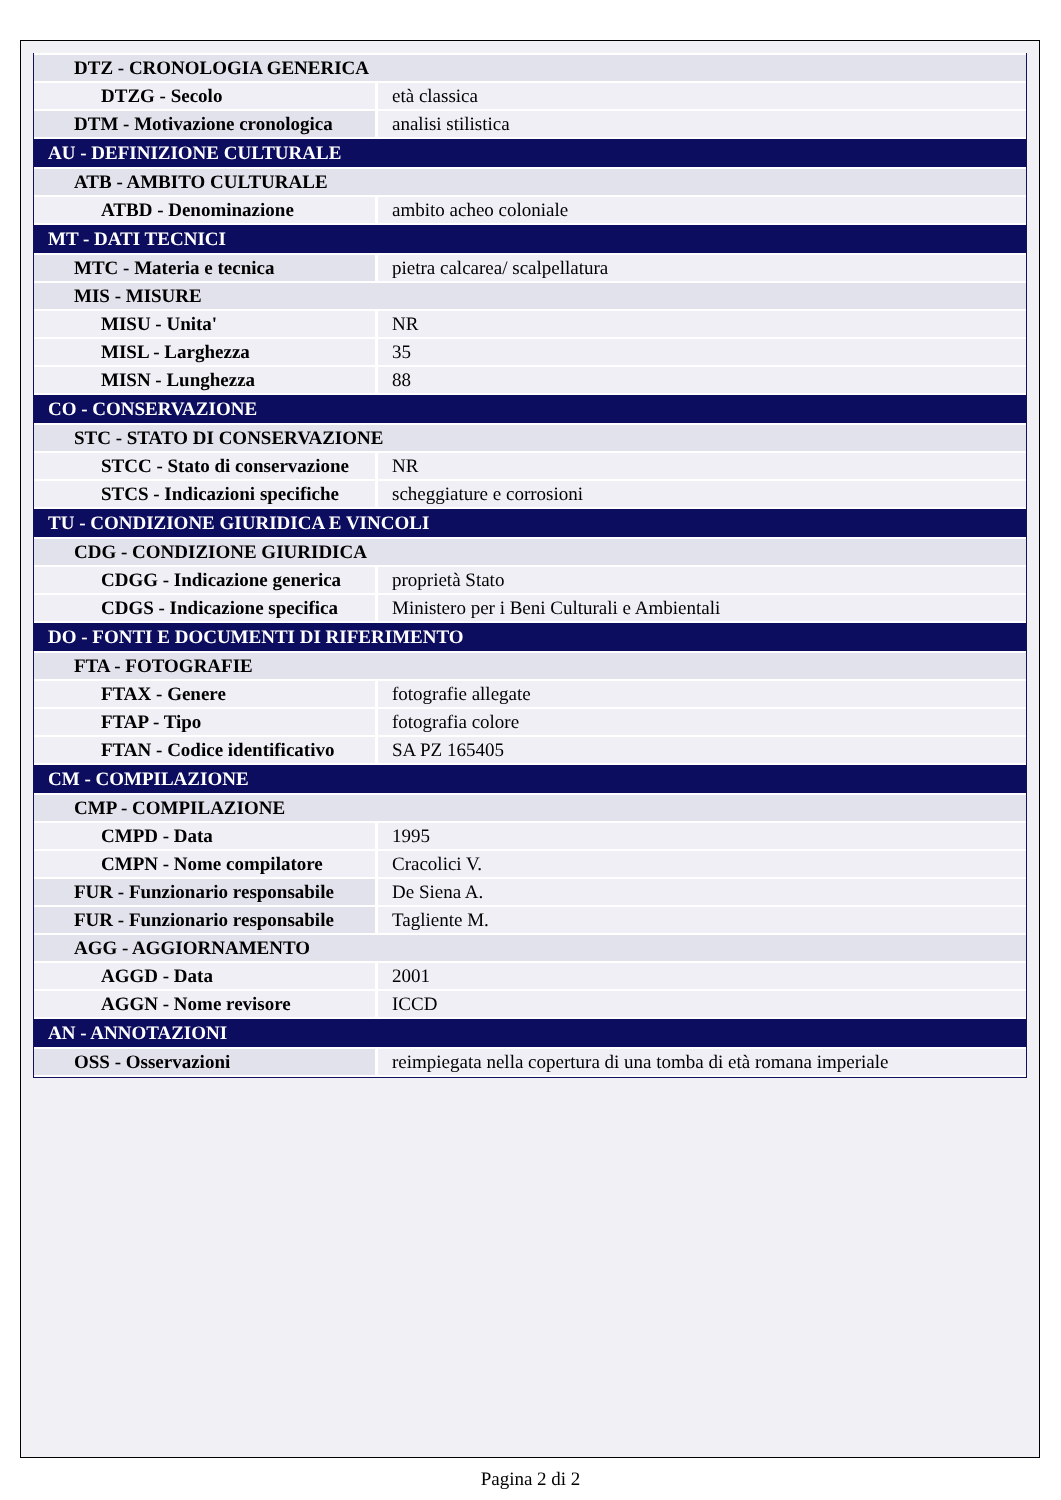| DTZ - CRONOLOGIA GENERICA | |
| DTZG - Secolo | età classica |
| DTM - Motivazione cronologica | analisi stilistica |
| AU - DEFINIZIONE CULTURALE | |
| ATB - AMBITO CULTURALE | |
| ATBD - Denominazione | ambito acheo coloniale |
| MT - DATI TECNICI | |
| MTC - Materia e tecnica | pietra calcarea/ scalpellatura |
| MIS - MISURE | |
| MISU - Unita' | NR |
| MISL - Larghezza | 35 |
| MISN - Lunghezza | 88 |
| CO - CONSERVAZIONE | |
| STC - STATO DI CONSERVAZIONE | |
| STCC - Stato di conservazione | NR |
| STCS - Indicazioni specifiche | scheggiature e corrosioni |
| TU - CONDIZIONE GIURIDICA E VINCOLI | |
| CDG - CONDIZIONE GIURIDICA | |
| CDGG - Indicazione generica | proprietà Stato |
| CDGS - Indicazione specifica | Ministero per i Beni Culturali e Ambientali |
| DO - FONTI E DOCUMENTI DI RIFERIMENTO | |
| FTA - FOTOGRAFIE | |
| FTAX - Genere | fotografie allegate |
| FTAP - Tipo | fotografia colore |
| FTAN - Codice identificativo | SA PZ 165405 |
| CM - COMPILAZIONE | |
| CMP - COMPILAZIONE | |
| CMPD - Data | 1995 |
| CMPN - Nome compilatore | Cracolici V. |
| FUR - Funzionario responsabile | De Siena A. |
| FUR - Funzionario responsabile | Tagliente M. |
| AGG - AGGIORNAMENTO | |
| AGGD - Data | 2001 |
| AGGN - Nome revisore | ICCD |
| AN - ANNOTAZIONI | |
| OSS - Osservazioni | reimpiegata nella copertura di una tomba di età romana imperiale |
Pagina 2 di 2